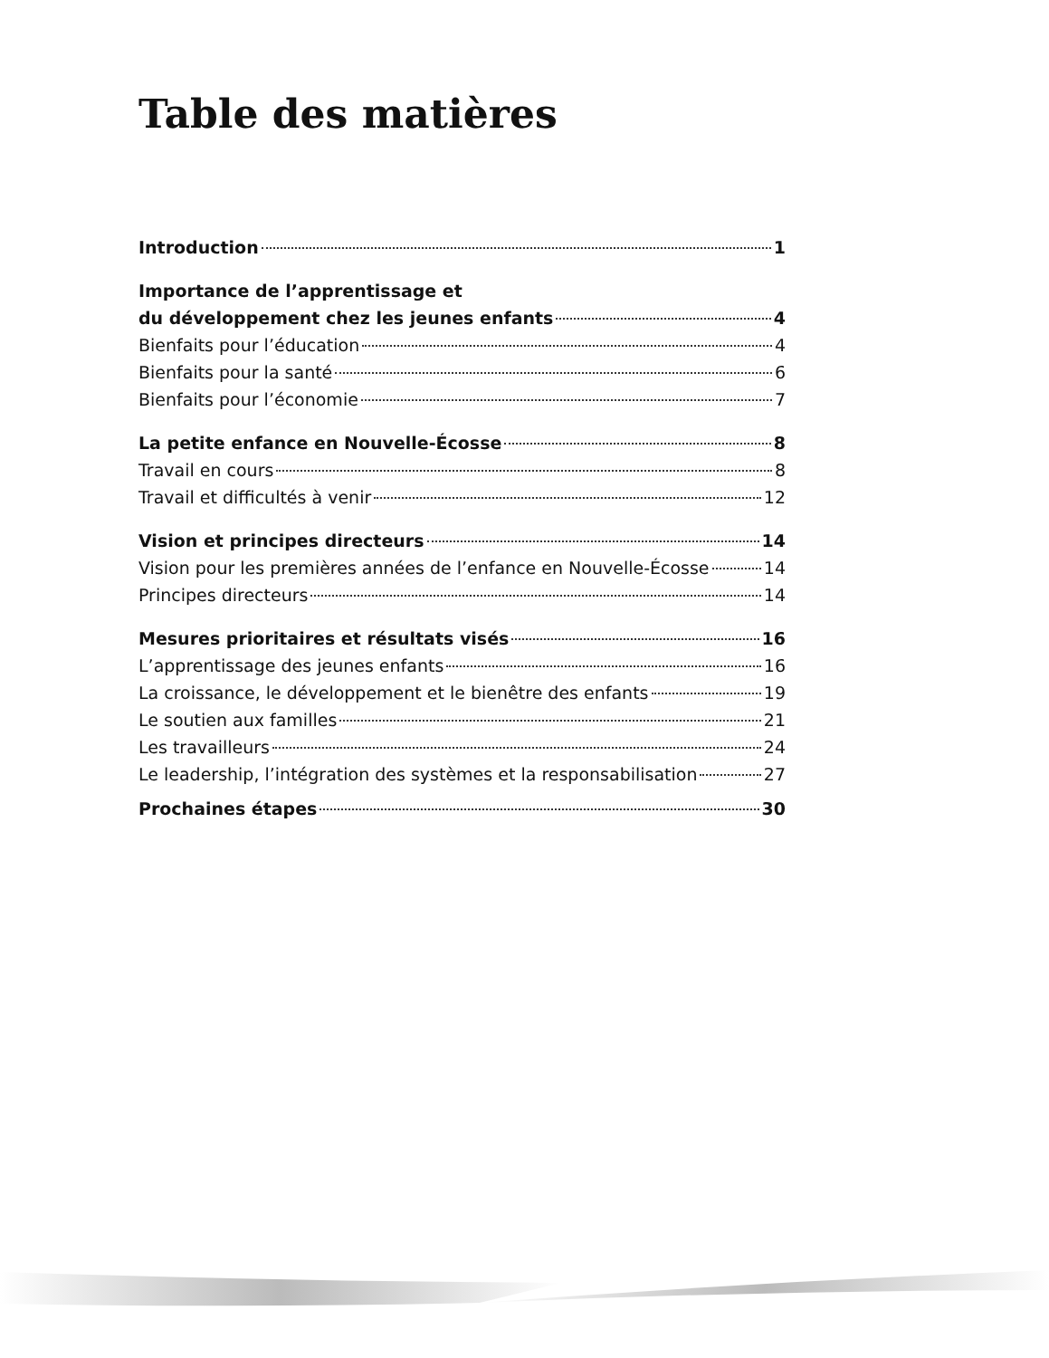Table des matières
Introduction 1
Importance de l’apprentissage et
du développement chez les jeunes enfants 4
Bienfaits pour l’éducation 4
Bienfaits pour la santé 6
Bienfaits pour l’économie 7
La petite enfance en Nouvelle-Écosse 8
Travail en cours 8
Travail et difficultés à venir 12
Vision et principes directeurs 14
Vision pour les premières années de l’enfance en Nouvelle-Écosse 14
Principes directeurs 14
Mesures prioritaires et résultats visés 16
L’apprentissage des jeunes enfants 16
La croissance, le développement et le bienêtre des enfants 19
Le soutien aux familles 21
Les travailleurs 24
Le leadership, l’intégration des systèmes et la responsabilisation 27
Prochaines étapes 30